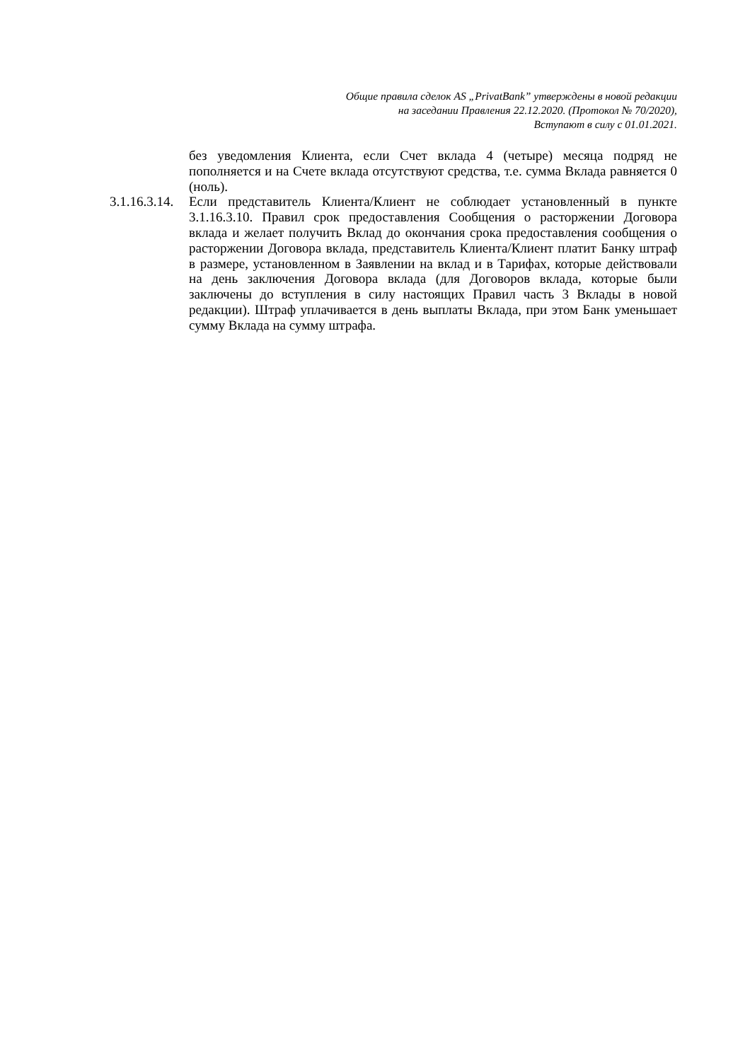Общие правила сделок AS „PrivatBank” утверждены в новой редакции
на заседании Правления 22.12.2020. (Протокол № 70/2020),
Вступают в силу с 01.01.2021.
без уведомления Клиента, если Счет вклада 4 (четыре) месяца подряд не пополняется и на Счете вклада отсутствуют средства, т.е. сумма Вклада равняется 0 (ноль).
3.1.16.3.14.
Если представитель Клиента/Клиент не соблюдает установленный в пункте 3.1.16.3.10. Правил срок предоставления Сообщения о расторжении Договора вклада и желает получить Вклад до окончания срока предоставления сообщения о расторжении Договора вклада, представитель Клиента/Клиент платит Банку штраф в размере, установленном в Заявлении на вклад и в Тарифах, которые действовали на день заключения Договора вклада (для Договоров вклада, которые были заключены до вступления в силу настоящих Правил часть 3 Вклады в новой редакции). Штраф уплачивается в день выплаты Вклада, при этом Банк уменьшает сумму Вклада на сумму штрафа.